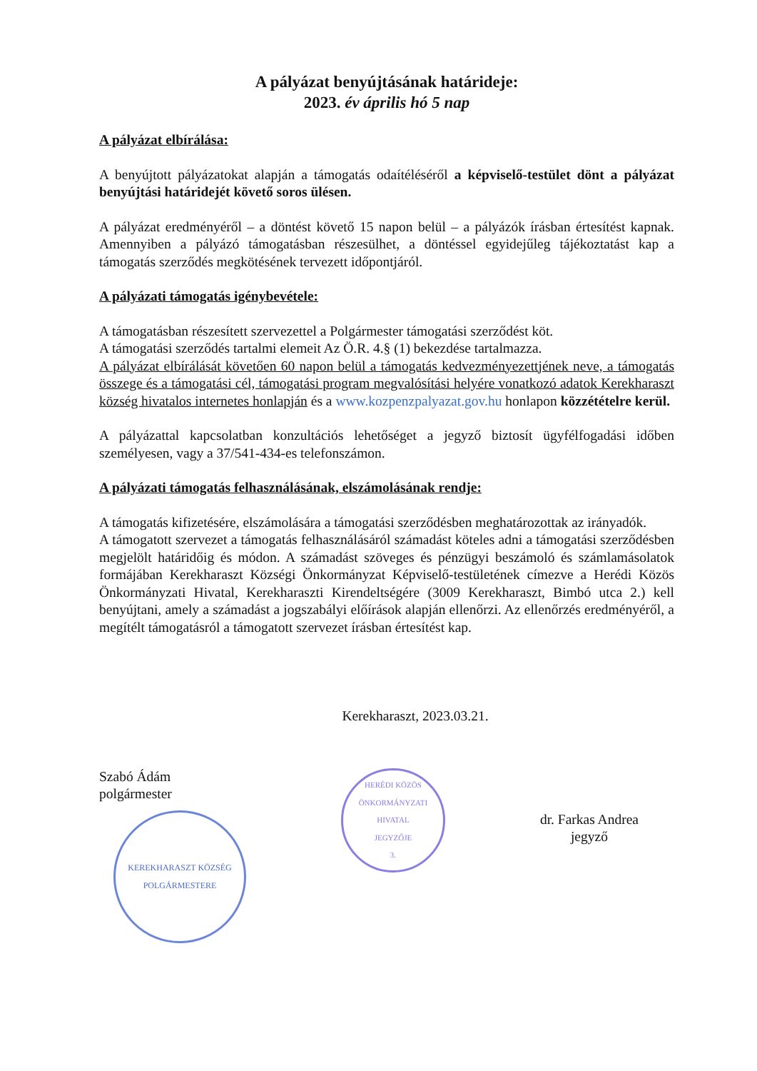A pályázat benyújtásának határideje:
2023. év április hó 5 nap
A pályázat elbírálása:
A benyújtott pályázatokat alapján a támogatás odaítéléséről a képviselő-testület dönt a pályázat benyújtási határidejét követő soros ülésen.
A pályázat eredményéről – a döntést követő 15 napon belül – a pályázók írásban értesítést kapnak. Amennyiben a pályázó támogatásban részesülhet, a döntéssel egyidejűleg tájékoztatást kap a támogatás szerződés megkötésének tervezett időpontjáról.
A pályázati támogatás igénybevétele:
A támogatásban részesített szervezettel a Polgármester támogatási szerződést köt.
A támogatási szerződés tartalmi elemeit Az Ö.R. 4.§ (1) bekezdése tartalmazza.
A pályázat elbírálását követően 60 napon belül a támogatás kedvezményezettjének neve, a támogatás összege és a támogatási cél, támogatási program megvalósítási helyére vonatkozó adatok Kerekharaszt község hivatalos internetes honlapján és a www.kozpenzpalyazat.gov.hu honlapon közzétételre kerül.
A pályázattal kapcsolatban konzultációs lehetőséget a jegyző biztosít ügyfélfogadási időben személyesen, vagy a 37/541-434-es telefonszámon.
A pályázati támogatás felhasználásának, elszámolásának rendje:
A támogatás kifizetésére, elszámolására a támogatási szerződésben meghatározottak az irányadók.
A támogatott szervezet a támogatás felhasználásáról számadást köteles adni a támogatási szerződésben megjelölt határidőig és módon. A számadást szöveges és pénzügyi beszámoló és számlamásolatok formájában Kerekharaszt Községi Önkormányzat Képviselő-testületének címezve a Herédi Közös Önkormányzati Hivatal, Kerekharaszti Kirendeltségére (3009 Kerekharaszt, Bimbó utca 2.) kell benyújtani, amely a számadást a jogszabályi előírások alapján ellenőrzi. Az ellenőrzés eredményéről, a megítélt támogatásról a támogatott szervezet írásban értesítést kap.
Kerekharaszt, 2023.03.21.
Szabó Ádám
polgármester
KEREKHARASZT KÖZSÉG
POLGÁRMESTERE
HERÉDI KÖZÖS ÖNKORMÁNYZATI HIVATAL
JEGYZŐJE
3.
dr. Farkas Andrea
jegyző